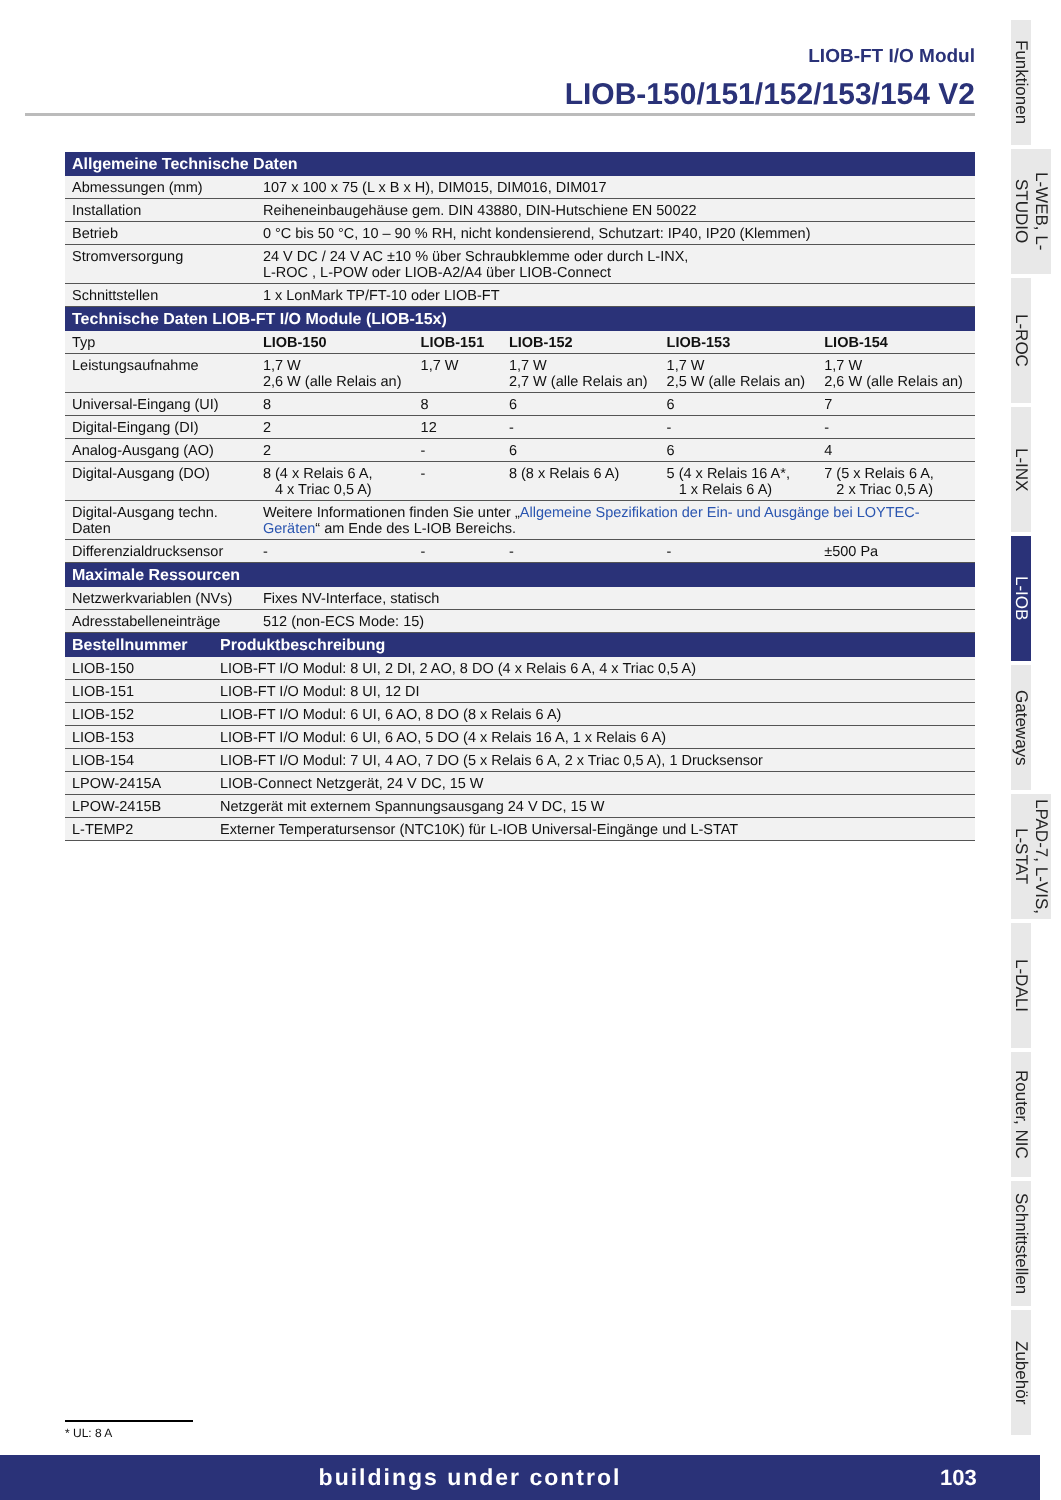LIOB-FT I/O Modul
LIOB-150/151/152/153/154 V2
| Allgemeine Technische Daten | | | | | |
| --- | --- | --- | --- | --- | --- |
| Abmessungen (mm) | 107 x 100 x 75 (L x B x H), DIM015, DIM016, DIM017 | | | | |
| Installation | Reiheneinbaugehäuse gem. DIN 43880, DIN-Hutschiene EN 50022 | | | | |
| Betrieb | 0 °C bis 50 °C, 10 – 90 % RH, nicht kondensierend, Schutzart: IP40, IP20 (Klemmen) | | | | |
| Stromversorgung | 24 V DC / 24 V AC ±10 % über Schraubklemme oder durch L-INX, L-ROC , L-POW oder LIOB-A2/A4 über LIOB-Connect | | | | |
| Schnittstellen | 1 x LonMark TP/FT-10 oder LIOB-FT | | | | |
| Technische Daten LIOB-FT I/O Module (LIOB-15x) | | | | | |
| Typ | LIOB-150 | LIOB-151 | LIOB-152 | LIOB-153 | LIOB-154 |
| Leistungsaufnahme | 1,7 W 2,6 W (alle Relais an) | 1,7 W | 1,7 W 2,7 W (alle Relais an) | 1,7 W 2,5 W (alle Relais an) | 1,7 W 2,6 W (alle Relais an) |
| Universal-Eingang (UI) | 8 | 8 | 6 | 6 | 7 |
| Digital-Eingang (DI) | 2 | 12 | - | - | - |
| Analog-Ausgang (AO) | 2 | - | 6 | 6 | 4 |
| Digital-Ausgang (DO) | 8 (4 x Relais 6 A, 4 x Triac 0,5 A) | - | 8 (8 x Relais 6 A) | 5 (4 x Relais 16 A*, 1 x Relais 6 A) | 7 (5 x Relais 6 A, 2 x Triac 0,5 A) |
| Digital-Ausgang techn. Daten | Weitere Informationen finden Sie unter „ Allgemeine Spezifikation der Ein- und Ausgänge bei LOYTEC-Geräten “ am Ende des L-IOB Bereichs. | | | | |
| Differenzialdrucksensor | - | - | - | - | ±500 Pa |
| Maximale Ressourcen | | | | | |
| Netzwerkvariablen (NVs) | Fixes NV-Interface, statisch | | | | |
| Adresstabelleneinträge | 512 (non-ECS Mode: 15) | | | | |
| Bestellnummer | Produktbeschreibung |
| --- | --- |
| LIOB-150 | LIOB-FT I/O Modul: 8 UI, 2 DI, 2 AO, 8 DO (4 x Relais 6 A, 4 x Triac 0,5 A) |
| LIOB-151 | LIOB-FT I/O Modul: 8 UI, 12 DI |
| LIOB-152 | LIOB-FT I/O Modul: 6 UI, 6 AO, 8 DO (8 x Relais 6 A) |
| LIOB-153 | LIOB-FT I/O Modul: 6 UI, 6 AO, 5 DO (4 x Relais 16 A, 1 x Relais 6 A) |
| LIOB-154 | LIOB-FT I/O Modul: 7 UI, 4 AO, 7 DO (5 x Relais 6 A, 2 x Triac 0,5 A), 1 Drucksensor |
| LPOW-2415A | LIOB-Connect Netzgerät, 24 V DC, 15 W |
| LPOW-2415B | Netzgerät mit externem Spannungsausgang 24 V DC, 15 W |
| L-TEMP2 | Externer Temperatursensor (NTC10K) für L-IOB Universal-Eingänge und L-STAT |
Funktionen
L-WEB, L-STUDIO
L-ROC
L-INX
L-IOB
Gateways
LPAD-7, L-VIS, L-STAT
L-DALI
Router, NIC
Schnittstellen
Zubehör
* UL: 8 A
buildings under control 103